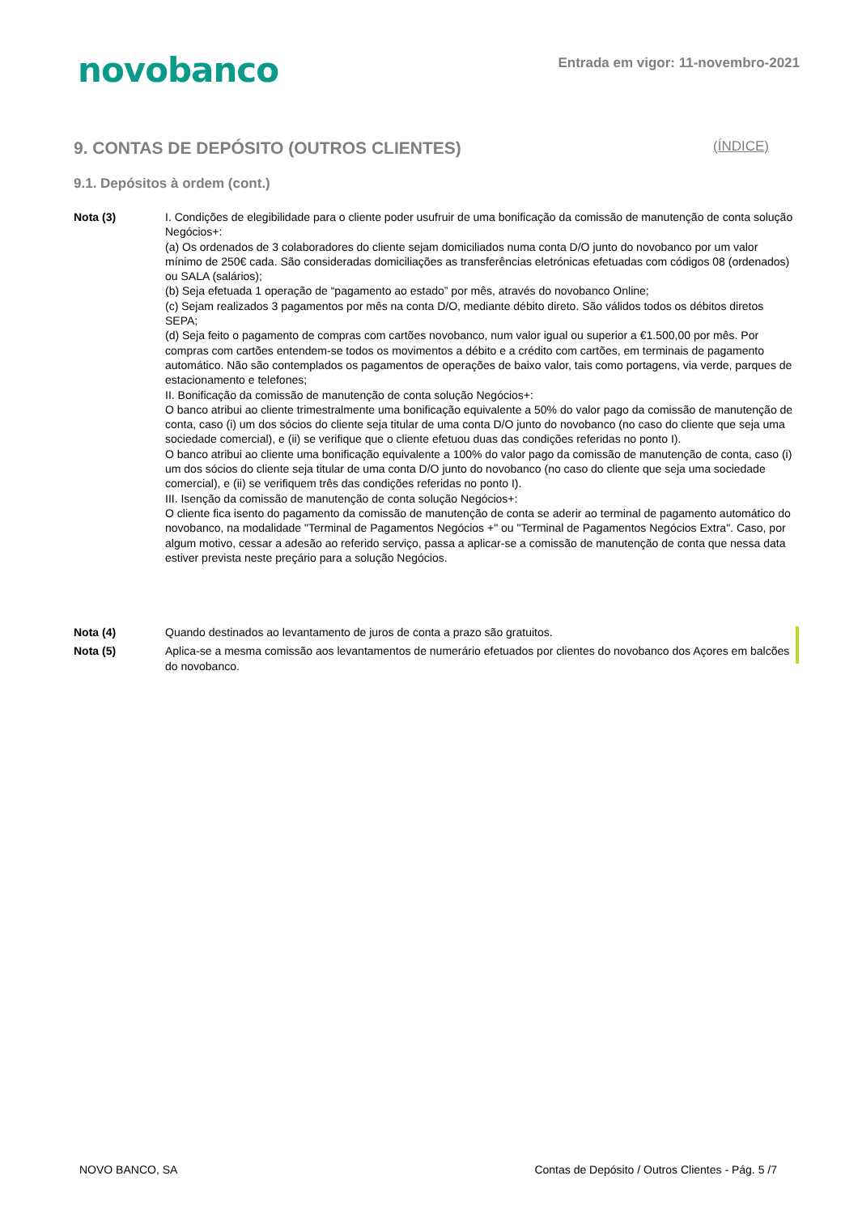novobanco
Entrada em vigor: 11-novembro-2021
9. CONTAS DE DEPÓSITO (OUTROS CLIENTES) (ÍNDICE)
9.1. Depósitos à ordem (cont.)
Nota (3) I. Condições de elegibilidade para o cliente poder usufruir de uma bonificação da comissão de manutenção de conta solução Negócios+:
(a) Os ordenados de 3 colaboradores do cliente sejam domiciliados numa conta D/O junto do novobanco por um valor mínimo de 250€ cada. São consideradas domiciliações as transferências eletrónicas efetuadas com códigos 08 (ordenados) ou SALA (salários);
(b) Seja efetuada 1 operação de “pagamento ao estado” por mês, através do novobanco Online;
(c) Sejam realizados 3 pagamentos por mês na conta D/O, mediante débito direto. São válidos todos os débitos diretos SEPA;
(d) Seja feito o pagamento de compras com cartões novobanco, num valor igual ou superior a €1.500,00 por mês. Por compras com cartões entendem-se todos os movimentos a débito e a crédito com cartões, em terminais de pagamento automático. Não são contemplados os pagamentos de operações de baixo valor, tais como portagens, via verde, parques de estacionamento e telefones;
II. Bonificação da comissão de manutenção de conta solução Negócios+:
O banco atribui ao cliente trimestralmente uma bonificação equivalente a 50% do valor pago da comissão de manutenção de conta, caso (i) um dos sócios do cliente seja titular de uma conta D/O junto do novobanco (no caso do cliente que seja uma sociedade comercial), e (ii) se verifique que o cliente efetuou duas das condições referidas no ponto I).
O banco atribui ao cliente uma bonificação equivalente a 100% do valor pago da comissão de manutenção de conta, caso (i) um dos sócios do cliente seja titular de uma conta D/O junto do novobanco (no caso do cliente que seja uma sociedade comercial), e (ii) se verifiquem três das condições referidas no ponto I).
III. Isenção da comissão de manutenção de conta solução Negócios+:
O cliente fica isento do pagamento da comissão de manutenção de conta se aderir ao terminal de pagamento automático do novobanco, na modalidade "Terminal de Pagamentos Negócios +" ou "Terminal de Pagamentos Negócios Extra". Caso, por algum motivo, cessar a adesão ao referido serviço, passa a aplicar-se a comissão de manutenção de conta que nessa data estiver prevista neste preçário para a solução Negócios.
Nota (4) Quando destinados ao levantamento de juros de conta a prazo são gratuitos.
Nota (5) Aplica-se a mesma comissão aos levantamentos de numerário efetuados por clientes do novobanco dos Açores em balcões do novobanco.
NOVO BANCO, SA Contas de Depósito / Outros Clientes - Pág. 5 /7